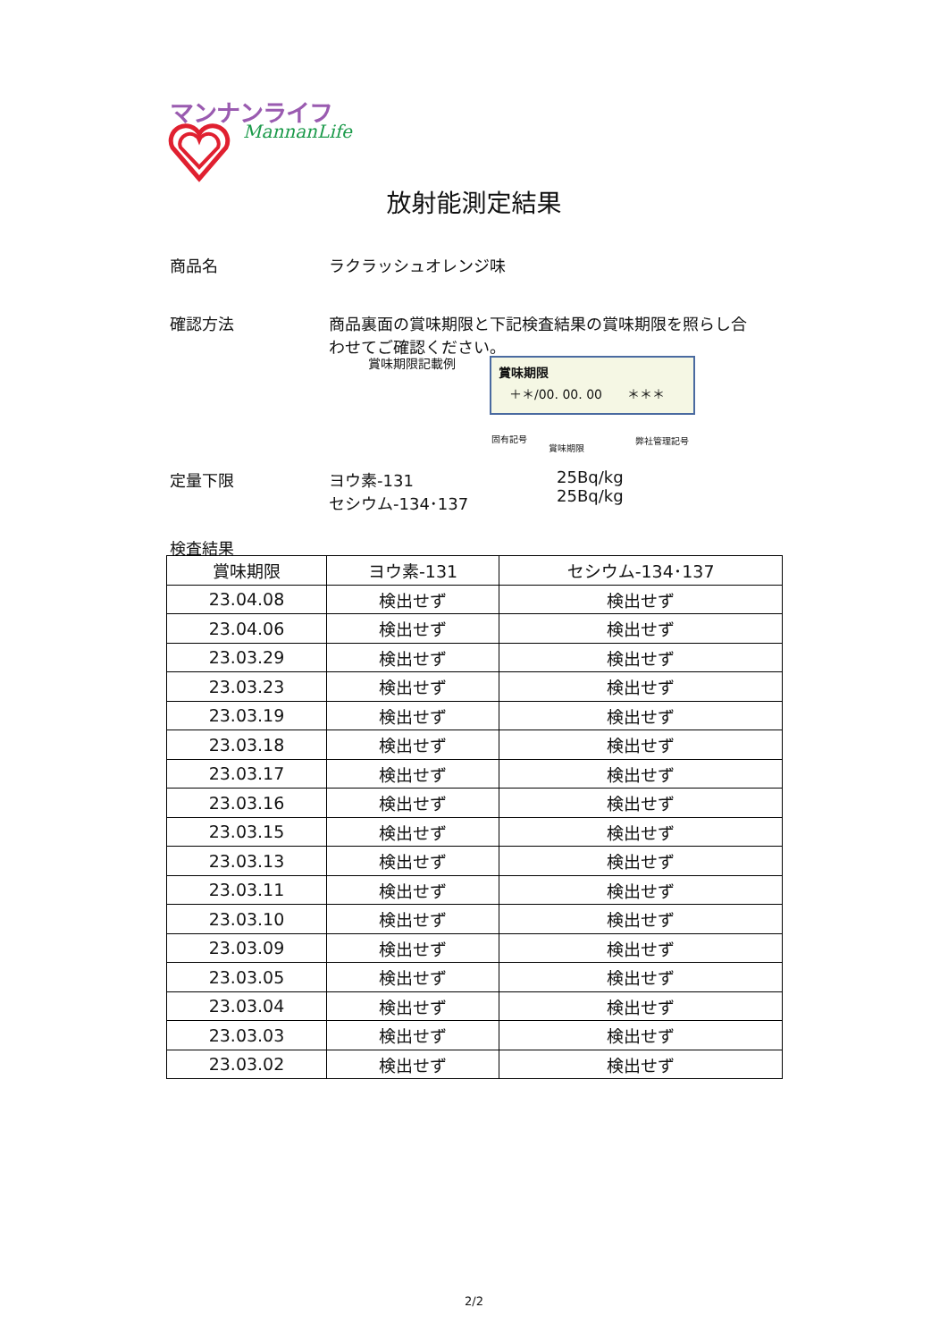マンナンライフ
MannanLife
放射能測定結果
商品名 ラクラッシュオレンジ味
確認方法 商品裏面の賞味期限と下記検査結果の賞味期限を照らし合
わせてご確認ください。
賞味期限記載例
賞味期限
＋＊/00. 00. 00　　＊＊＊
固有記号
賞味期限
弊社管理記号
定量下限 ヨウ素-131
セシウム-134･137 25Bq/kg
25Bq/kg
検査結果
| 賞味期限 | ヨウ素-131 | セシウム-134･137 |
| --- | --- | --- |
| 23.04.08 | 検出せず | 検出せず |
| 23.04.06 | 検出せず | 検出せず |
| 23.03.29 | 検出せず | 検出せず |
| 23.03.23 | 検出せず | 検出せず |
| 23.03.19 | 検出せず | 検出せず |
| 23.03.18 | 検出せず | 検出せず |
| 23.03.17 | 検出せず | 検出せず |
| 23.03.16 | 検出せず | 検出せず |
| 23.03.15 | 検出せず | 検出せず |
| 23.03.13 | 検出せず | 検出せず |
| 23.03.11 | 検出せず | 検出せず |
| 23.03.10 | 検出せず | 検出せず |
| 23.03.09 | 検出せず | 検出せず |
| 23.03.05 | 検出せず | 検出せず |
| 23.03.04 | 検出せず | 検出せず |
| 23.03.03 | 検出せず | 検出せず |
| 23.03.02 | 検出せず | 検出せず |
2/2